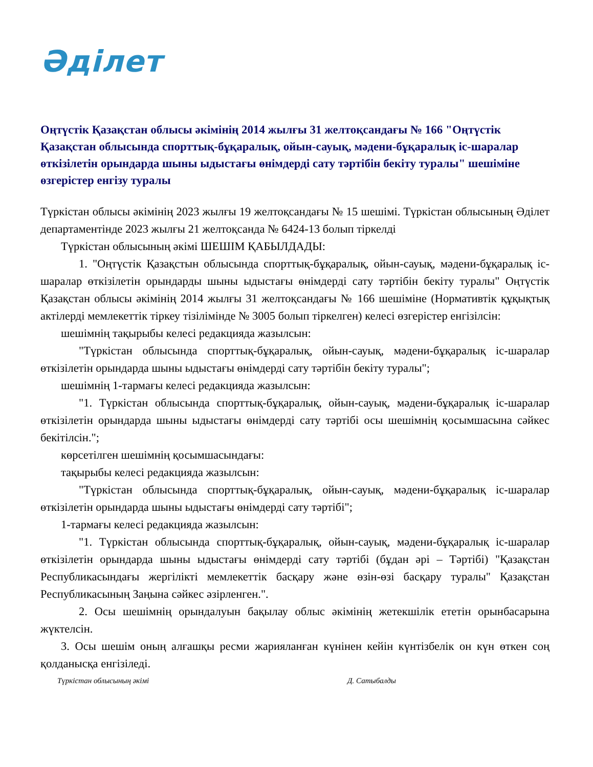Әділет
Оңтүстік Қазақстан облысы әкімінің 2014 жылғы 31 желтоқсандағы № 166 "Оңтүстік Қазақстан облысында спорттық-бұқаралық, ойын-сауық, мәдени-бұқаралық іс-шаралар өткізілетін орындарда шыны ыдыстағы өнімдерді сату тәртібін бекіту туралы" шешіміне өзгерістер енгізу туралы
Түркістан облысы әкімінің 2023 жылғы 19 желтоқсандағы № 15 шешімі. Түркістан облысының Әділет департаментінде 2023 жылғы 21 желтоқсанда № 6424-13 болып тіркелді
Түркістан облысының әкімі ШЕШІМ ҚАБЫЛДАДЫ:
1. "Оңтүстік Қазақстын облысында спорттық-бұқаралық, ойын-сауық, мәдени-бұқаралық іс-шаралар өткізілетін орындарды шыны ыдыстағы өнімдерді сату тәртібін бекіту туралы" Оңтүстік Қазақстан облысы әкімінің 2014 жылғы 31 желтоқсандағы № 166 шешіміне (Нормативтік құқықтық актілерді мемлекеттік тіркеу тізілімінде № 3005 болып тіркелген) келесі өзгерістер енгізілсін:
шешімнің тақырыбы келесі редакцияда жазылсын:
"Түркістан облысында спорттық-бұқаралық, ойын-сауық, мәдени-бұқаралық іс-шаралар өткізілетін орындарда шыны ыдыстағы өнімдерді сату тәртібін бекіту туралы";
шешімнің 1-тармағы келесі редакцияда жазылсын:
"1. Түркістан облысында спорттық-бұқаралық, ойын-сауық, мәдени-бұқаралық іс-шаралар өткізілетін орындарда шыны ыдыстағы өнімдерді сату тәртібі осы шешімнің қосымшасына сәйкес бекітілсін.";
көрсетілген шешімнің қосымшасындағы:
тақырыбы келесі редакцияда жазылсын:
"Түркістан облысында спорттық-бұқаралық, ойын-сауық, мәдени-бұқаралық іс-шаралар өткізілетін орындарда шыны ыдыстағы өнімдерді сату тәртібі";
1-тармағы келесі редакцияда жазылсын:
"1. Түркістан облысында спорттық-бұқаралық, ойын-сауық, мәдени-бұқаралық іс-шаралар өткізілетін орындарда шыны ыдыстағы өнімдерді сату тәртібі (бұдан әрі – Тәртібі) "Қазақстан Республикасындағы жергілікті мемлекеттік басқару және өзін-өзі басқару туралы" Қазақстан Республикасының Заңына сәйкес әзірленген.".
2. Осы шешімнің орындалуын бақылау облыс әкімінің жетекшілік ететін орынбасарына жүктелсін.
3. Осы шешім оның алғашқы ресми жарияланған күнінен кейін күнтізбелік он күн өткен соң қолданысқа енгізіледі.
Түркістан облысының әкімі Д. Сатыбалды